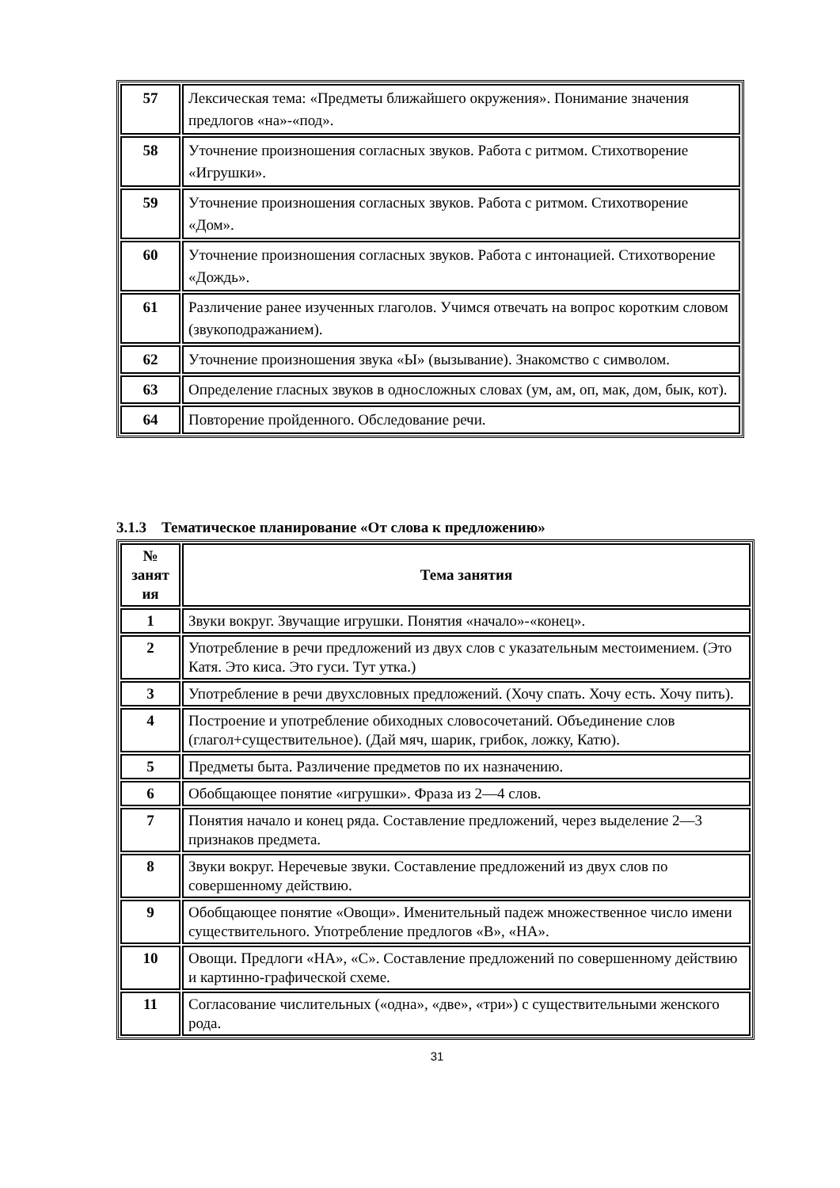| 57 | Лексическая тема: «Предметы ближайшего окружения». Понимание значения предлогов «на»-«под». |
| 58 | Уточнение произношения согласных звуков. Работа с ритмом. Стихотворение «Игрушки». |
| 59 | Уточнение произношения согласных звуков. Работа с ритмом. Стихотворение «Дом». |
| 60 | Уточнение произношения согласных звуков. Работа с интонацией. Стихотворение «Дождь». |
| 61 | Различение ранее изученных глаголов. Учимся отвечать на вопрос коротким словом (звукоподражанием). |
| 62 | Уточнение произношения звука «Ы» (вызывание). Знакомство с символом. |
| 63 | Определение гласных звуков в односложных словах (ум, ам, оп, мак, дом, бык, кот). |
| 64 | Повторение пройденного. Обследование речи. |
3.1.3 Тематическое планирование «От слова к предложению»
| № занят ия | Тема занятия |
| --- | --- |
| 1 | Звуки вокруг. Звучащие игрушки. Понятия «начало»-«конец». |
| 2 | Употребление в речи предложений из двух слов с указательным местоимением. (Это Катя. Это киса. Это гуси. Тут утка.) |
| 3 | Употребление в речи двухсловных предложений. (Хочу спать. Хочу есть. Хочу пить). |
| 4 | Построение и употребление обиходных словосочетаний. Объединение слов (глагол+существительное). (Дай мяч, шарик, грибок, ложку, Катю). |
| 5 | Предметы быта. Различение предметов по их назначению. |
| 6 | Обобщающее понятие «игрушки». Фраза из 2—4 слов. |
| 7 | Понятия начало и конец ряда. Составление предложений, через выделение 2—3 признаков предмета. |
| 8 | Звуки вокруг. Неречевые звуки. Составление предложений из двух слов по совершенному действию. |
| 9 | Обобщающее понятие «Овощи». Именительный падеж множественное число имени существительного. Употребление предлогов «В», «НА». |
| 10 | Овощи. Предлоги «НА», «С». Составление предложений по совершенному действию и картинно-графической схеме. |
| 11 | Согласование числительных («одна», «две», «три») с существительными женского рода. |
31